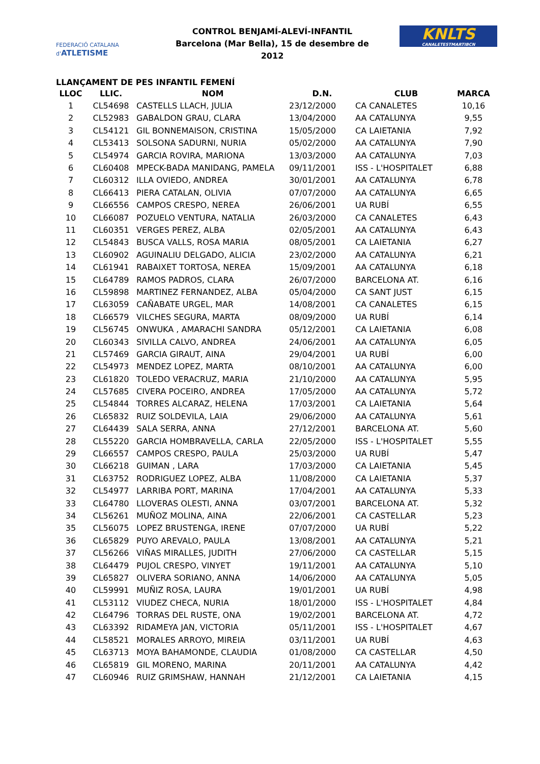FEDERACIÓ CATALANA d'ATLETISME
CONTROL BENJAMÍ-ALEVÍ-INFANTIL
Barcelona (Mar Bella), 15 de desembre de 2012
KNLTS
CANALETESTMARTIBCN
LLANÇAMENT DE PES INFANTIL FEMENÍ
| LLOC | LLIC. | NOM | D.N. | CLUB | MARCA |
| --- | --- | --- | --- | --- | --- |
| 1 | CL54698 | CASTELLS LLACH, JULIA | 23/12/2000 | CA CANALETES | 10,16 |
| 2 | CL52983 | GABALDON GRAU, CLARA | 13/04/2000 | AA CATALUNYA | 9,55 |
| 3 | CL54121 | GIL BONNEMAISON, CRISTINA | 15/05/2000 | CA LAIETANIA | 7,92 |
| 4 | CL53413 | SOLSONA SADURNI, NURIA | 05/02/2000 | AA CATALUNYA | 7,90 |
| 5 | CL54974 | GARCIA ROVIRA, MARIONA | 13/03/2000 | AA CATALUNYA | 7,03 |
| 6 | CL60408 | MPECK-BADA MANIDANG, PAMELA | 09/11/2001 | ISS - L'HOSPITALET | 6,88 |
| 7 | CL60312 | ILLA OVIEDO, ANDREA | 30/01/2001 | AA CATALUNYA | 6,78 |
| 8 | CL66413 | PIERA CATALAN, OLIVIA | 07/07/2000 | AA CATALUNYA | 6,65 |
| 9 | CL66556 | CAMPOS CRESPO, NEREA | 26/06/2001 | UA RUBÍ | 6,55 |
| 10 | CL66087 | POZUELO VENTURA, NATALIA | 26/03/2000 | CA CANALETES | 6,43 |
| 11 | CL60351 | VERGES PEREZ, ALBA | 02/05/2001 | AA CATALUNYA | 6,43 |
| 12 | CL54843 | BUSCA VALLS, ROSA MARIA | 08/05/2001 | CA LAIETANIA | 6,27 |
| 13 | CL60902 | AGUINALIU DELGADO, ALICIA | 23/02/2000 | AA CATALUNYA | 6,21 |
| 14 | CL61941 | RABAIXET TORTOSA, NEREA | 15/09/2001 | AA CATALUNYA | 6,18 |
| 15 | CL64789 | RAMOS PADROS, CLARA | 26/07/2000 | BARCELONA AT. | 6,16 |
| 16 | CL59898 | MARTINEZ FERNANDEZ, ALBA | 05/04/2000 | CA SANT JUST | 6,15 |
| 17 | CL63059 | CAÑABATE URGEL, MAR | 14/08/2001 | CA CANALETES | 6,15 |
| 18 | CL66579 | VILCHES SEGURA, MARTA | 08/09/2000 | UA RUBÍ | 6,14 |
| 19 | CL56745 | ONWUKA , AMARACHI SANDRA | 05/12/2001 | CA LAIETANIA | 6,08 |
| 20 | CL60343 | SIVILLA CALVO, ANDREA | 24/06/2001 | AA CATALUNYA | 6,05 |
| 21 | CL57469 | GARCIA GIRAUT, AINA | 29/04/2001 | UA RUBÍ | 6,00 |
| 22 | CL54973 | MENDEZ LOPEZ, MARTA | 08/10/2001 | AA CATALUNYA | 6,00 |
| 23 | CL61820 | TOLEDO VERACRUZ, MARIA | 21/10/2000 | AA CATALUNYA | 5,95 |
| 24 | CL57685 | CIVERA POCEIRO, ANDREA | 17/05/2000 | AA CATALUNYA | 5,72 |
| 25 | CL54844 | TORRES ALCARAZ, HELENA | 17/03/2001 | CA LAIETANIA | 5,64 |
| 26 | CL65832 | RUIZ SOLDEVILA, LAIA | 29/06/2000 | AA CATALUNYA | 5,61 |
| 27 | CL64439 | SALA SERRA, ANNA | 27/12/2001 | BARCELONA AT. | 5,60 |
| 28 | CL55220 | GARCIA HOMBRAVELLA, CARLA | 22/05/2000 | ISS - L'HOSPITALET | 5,55 |
| 29 | CL66557 | CAMPOS CRESPO, PAULA | 25/03/2000 | UA RUBÍ | 5,47 |
| 30 | CL66218 | GUIMAN , LARA | 17/03/2000 | CA LAIETANIA | 5,45 |
| 31 | CL63752 | RODRIGUEZ LOPEZ, ALBA | 11/08/2000 | CA LAIETANIA | 5,37 |
| 32 | CL54977 | LARRIBA PORT, MARINA | 17/04/2001 | AA CATALUNYA | 5,33 |
| 33 | CL64780 | LLOVERAS OLESTI, ANNA | 03/07/2001 | BARCELONA AT. | 5,32 |
| 34 | CL56261 | MUÑOZ MOLINA, AINA | 22/06/2001 | CA CASTELLAR | 5,23 |
| 35 | CL56075 | LOPEZ BRUSTENGA, IRENE | 07/07/2000 | UA RUBÍ | 5,22 |
| 36 | CL65829 | PUYO AREVALO, PAULA | 13/08/2001 | AA CATALUNYA | 5,21 |
| 37 | CL56266 | VIÑAS MIRALLES, JUDITH | 27/06/2000 | CA CASTELLAR | 5,15 |
| 38 | CL64479 | PUJOL CRESPO, VINYET | 19/11/2001 | AA CATALUNYA | 5,10 |
| 39 | CL65827 | OLIVERA SORIANO, ANNA | 14/06/2000 | AA CATALUNYA | 5,05 |
| 40 | CL59991 | MUÑIZ ROSA, LAURA | 19/01/2001 | UA RUBÍ | 4,98 |
| 41 | CL53112 | VIUDEZ CHECA, NURIA | 18/01/2000 | ISS - L'HOSPITALET | 4,84 |
| 42 | CL64796 | TORRAS DEL RUSTE, ONA | 19/02/2001 | BARCELONA AT. | 4,72 |
| 43 | CL63392 | RIDAMEYA JAN, VICTORIA | 05/11/2001 | ISS - L'HOSPITALET | 4,67 |
| 44 | CL58521 | MORALES ARROYO, MIREIA | 03/11/2001 | UA RUBÍ | 4,63 |
| 45 | CL63713 | MOYA BAHAMONDE, CLAUDIA | 01/08/2000 | CA CASTELLAR | 4,50 |
| 46 | CL65819 | GIL MORENO, MARINA | 20/11/2001 | AA CATALUNYA | 4,42 |
| 47 | CL60946 | RUIZ GRIMSHAW, HANNAH | 21/12/2001 | CA LAIETANIA | 4,15 |